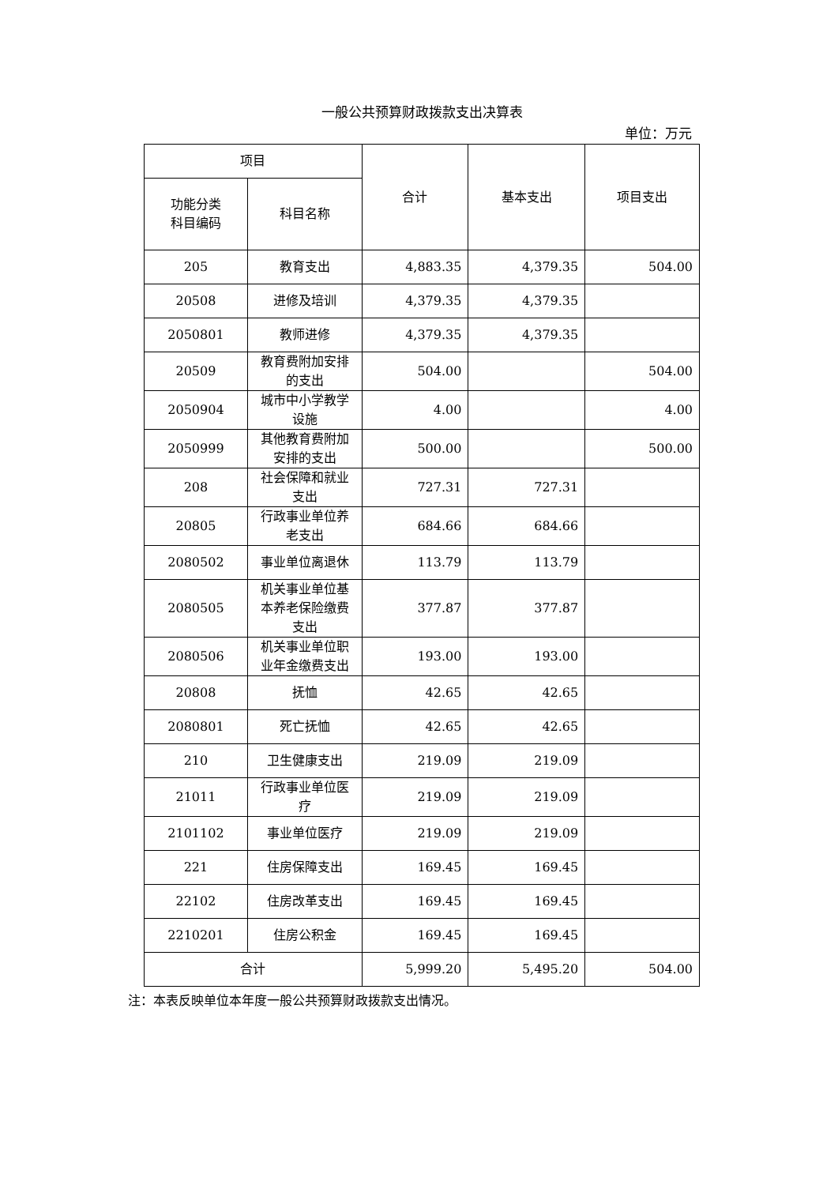一般公共预算财政拨款支出决算表
单位：万元
| 项目 | | 合计 | 基本支出 | 项目支出 |
| --- | --- | --- | --- | --- |
| 功能分类 科目编码 | 科目名称 | | | |
| 205 | 教育支出 | 4,883.35 | 4,379.35 | 504.00 |
| 20508 | 进修及培训 | 4,379.35 | 4,379.35 | |
| 2050801 | 教师进修 | 4,379.35 | 4,379.35 | |
| 20509 | 教育费附加安排的支出 | 504.00 | | 504.00 |
| 2050904 | 城市中小学教学设施 | 4.00 | | 4.00 |
| 2050999 | 其他教育费附加安排的支出 | 500.00 | | 500.00 |
| 208 | 社会保障和就业支出 | 727.31 | 727.31 | |
| 20805 | 行政事业单位养老支出 | 684.66 | 684.66 | |
| 2080502 | 事业单位离退休 | 113.79 | 113.79 | |
| 2080505 | 机关事业单位基本养老保险缴费支出 | 377.87 | 377.87 | |
| 2080506 | 机关事业单位职业年金缴费支出 | 193.00 | 193.00 | |
| 20808 | 抚恤 | 42.65 | 42.65 | |
| 2080801 | 死亡抚恤 | 42.65 | 42.65 | |
| 210 | 卫生健康支出 | 219.09 | 219.09 | |
| 21011 | 行政事业单位医疗 | 219.09 | 219.09 | |
| 2101102 | 事业单位医疗 | 219.09 | 219.09 | |
| 221 | 住房保障支出 | 169.45 | 169.45 | |
| 22102 | 住房改革支出 | 169.45 | 169.45 | |
| 2210201 | 住房公积金 | 169.45 | 169.45 | |
| 合计 | | 5,999.20 | 5,495.20 | 504.00 |
注：本表反映单位本年度一般公共预算财政拨款支出情况。